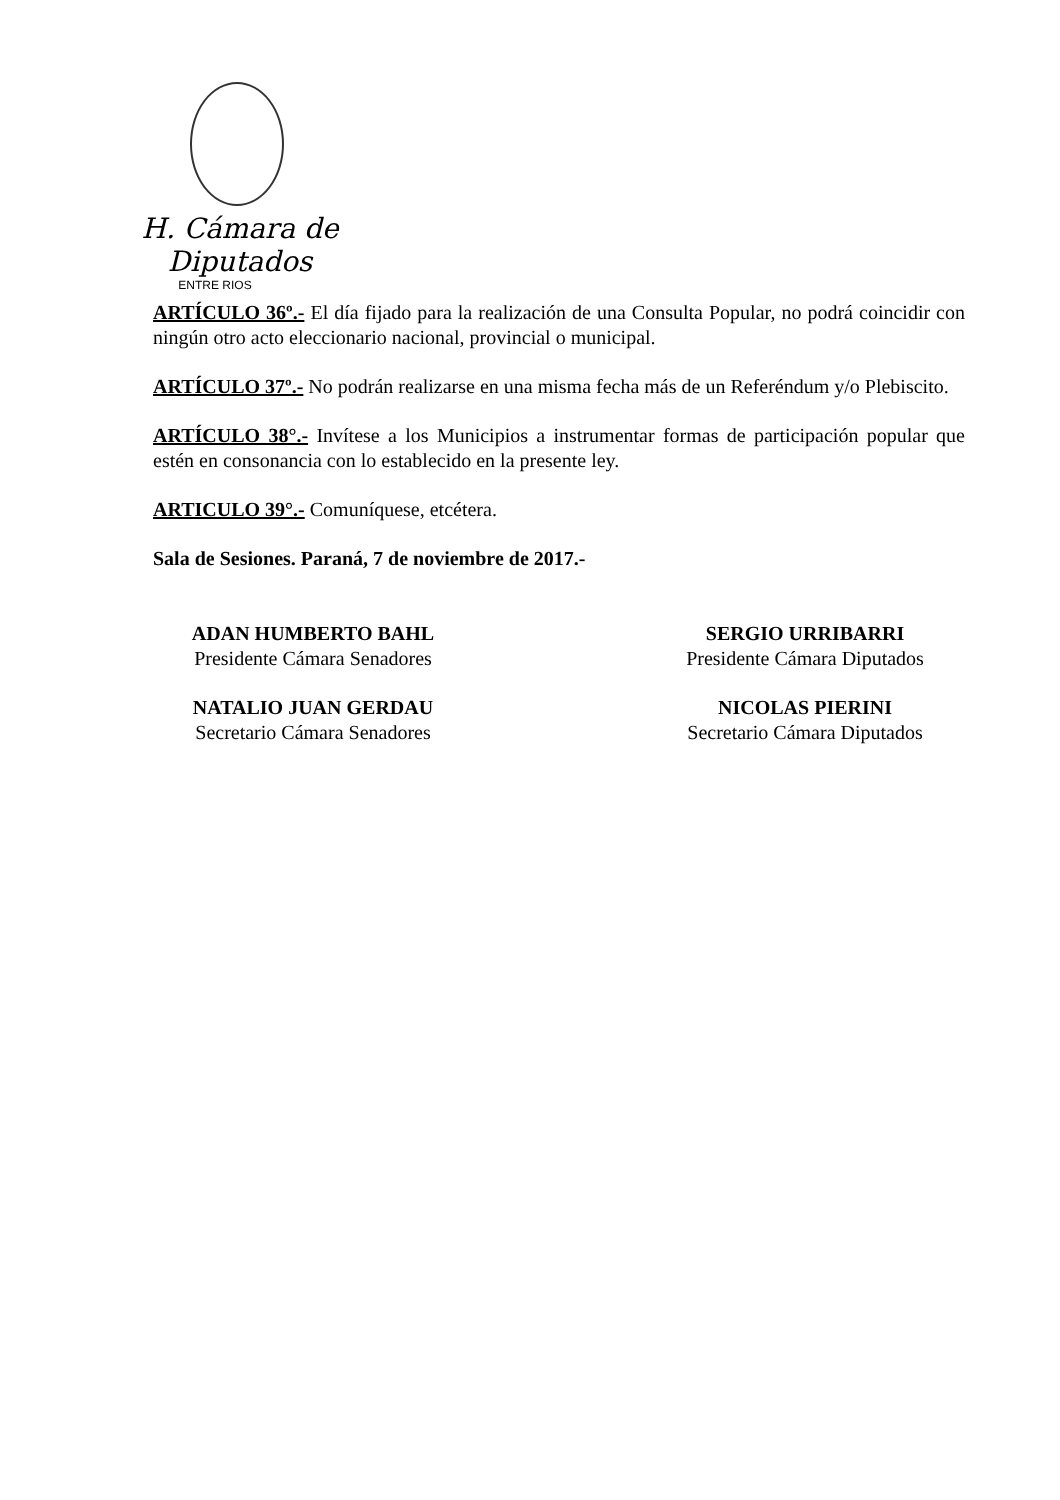H. Cámara de Diputados
ENTRE RIOS
ARTÍCULO 36º.- El día fijado para la realización de una Consulta Popular, no podrá coincidir con ningún otro acto eleccionario nacional, provincial o municipal.
ARTÍCULO 37º.- No podrán realizarse en una misma fecha más de un Referéndum y/o Plebiscito.
ARTÍCULO 38°.- Invítese a los Municipios a instrumentar formas de participación popular que estén en consonancia con lo establecido en la presente ley.
ARTICULO 39°.- Comuníquese, etcétera.
Sala de Sesiones. Paraná, 7 de noviembre de 2017.-
ADAN HUMBERTO BAHL
Presidente Cámara Senadores
SERGIO URRIBARRI
Presidente Cámara Diputados
NATALIO JUAN GERDAU
Secretario Cámara Senadores
NICOLAS PIERINI
Secretario Cámara Diputados